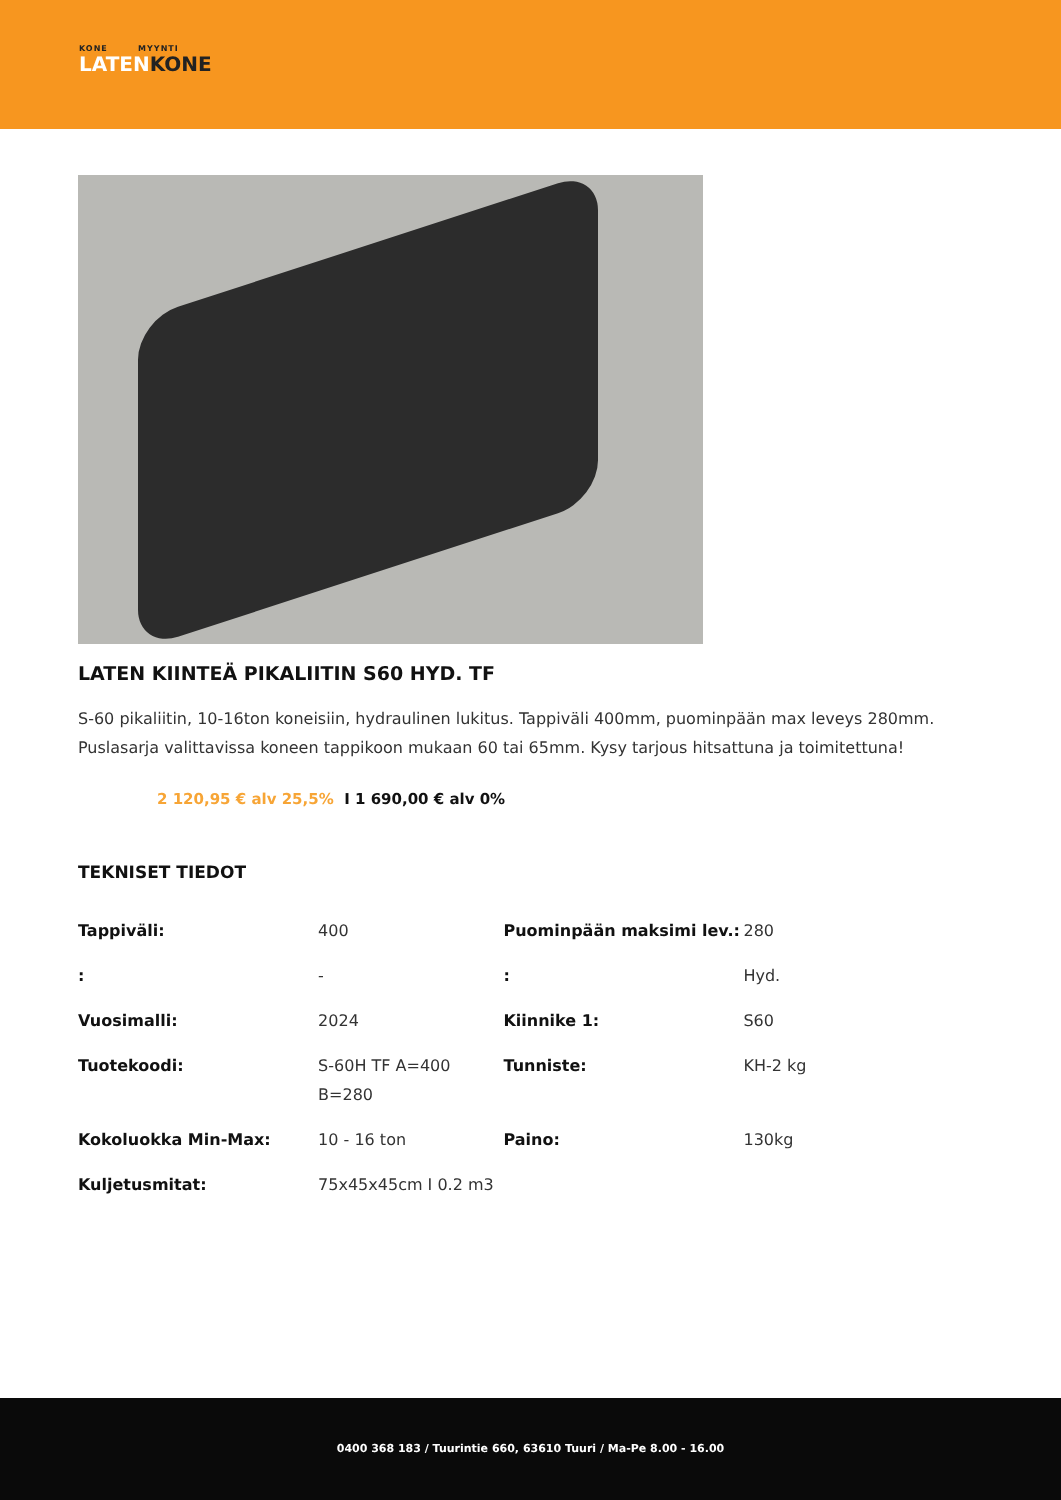KONE MYYNTI
LATENKONE
LATEN KIINTEÄ PIKALIITIN S60 HYD. TF
S-60 pikaliitin, 10-16ton koneisiin, hydraulinen lukitus. Tappiväli 400mm, puominpään max leveys 280mm. Puslasarja valittavissa koneen tappikoon mukaan 60 tai 65mm. Kysy tarjous hitsattuna ja toimitettuna!
2 120,95 € alv 25,5% I 1 690,00 € alv 0%
TEKNISET TIEDOT
| Tappiväli: | 400 | Puominpään maksimi lev.: | 280 |
| : | - | : | Hyd. |
| Vuosimalli: | 2024 | Kiinnike 1: | S60 |
| Tuotekoodi: | S-60H TF A=400 B=280 | Tunniste: | KH-2 kg |
| Kokoluokka Min-Max: | 10 - 16 ton | Paino: | 130kg |
| Kuljetusmitat: | 75x45x45cm I 0.2 m3 | | |
0400 368 183 / Tuurintie 660, 63610 Tuuri / Ma-Pe 8.00 - 16.00